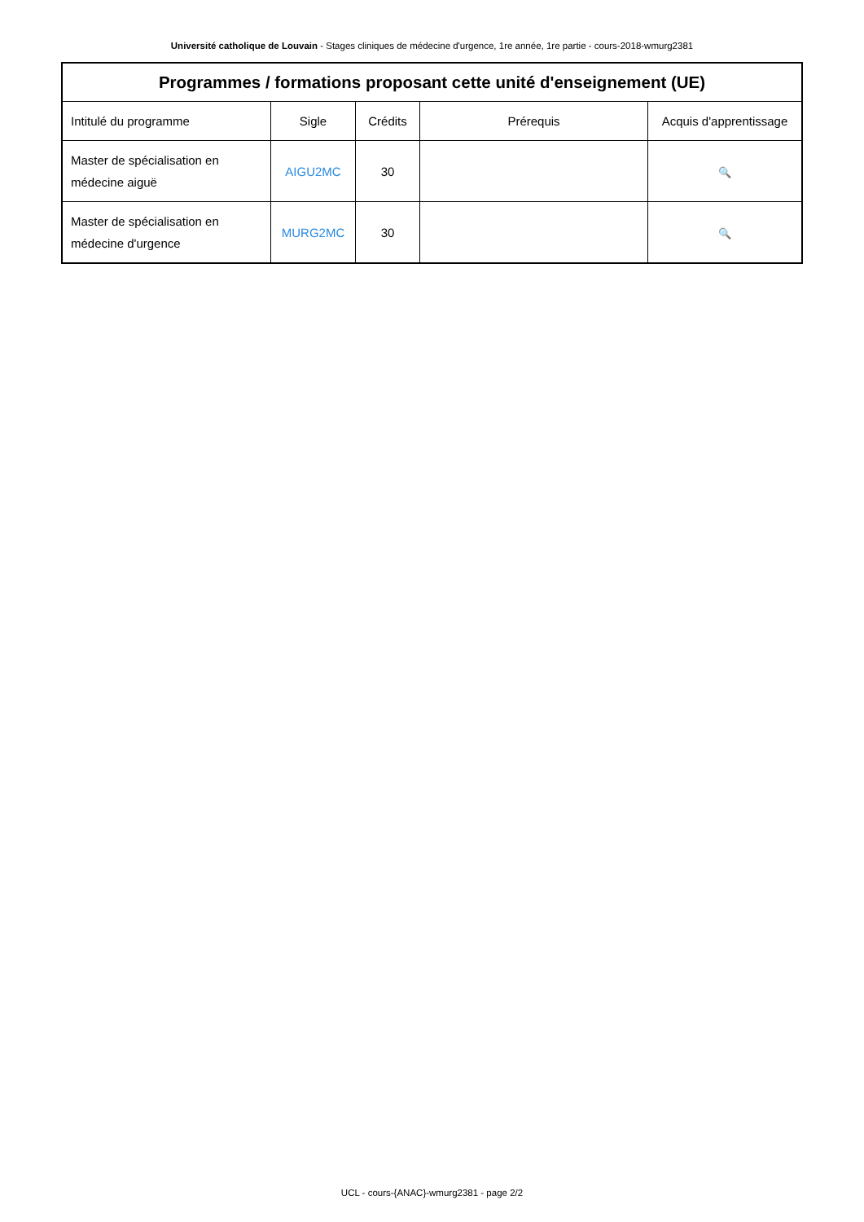Université catholique de Louvain - Stages cliniques de médecine d'urgence, 1re année, 1re partie - cours-2018-wmurg2381
| Programmes / formations proposant cette unité d'enseignement (UE) | | | | |
| --- | --- | --- | --- | --- |
| Intitulé du programme | Sigle | Crédits | Prérequis | Acquis d'apprentissage |
| Master de spécialisation en médecine aiguë | AIGU2MC | 30 | | 🔍 |
| Master de spécialisation en médecine d'urgence | MURG2MC | 30 | | 🔍 |
UCL - cours-{ANAC}-wmurg2381 - page 2/2